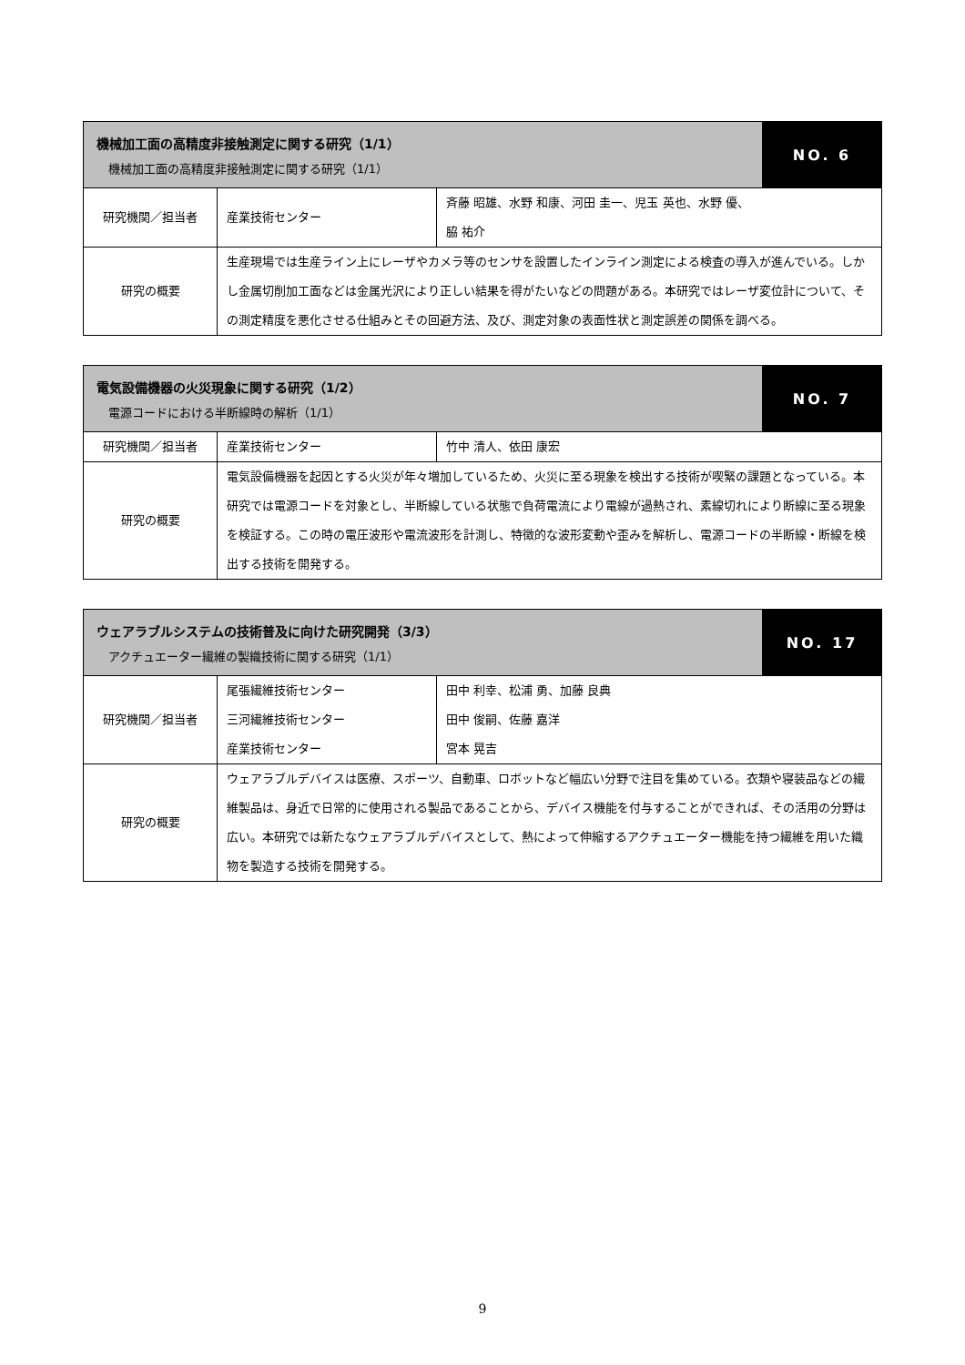| 機械加工面の高精度非接触測定に関する研究（1/1） 機械加工面の高精度非接触測定に関する研究（1/1） | | | NO. 6 |
| --- | --- | --- | --- |
| 研究機関／担当者 | 産業技術センター | 斉藤 昭雄、水野 和康、河田 圭一、児玉 英也、水野 優、 脇 祐介 | |
| 研究の概要 | 生産現場では生産ライン上にレーザやカメラ等のセンサを設置したインライン測定による検査の導入が進んでいる。しかし金属切削加工面などは金属光沢により正しい結果を得がたいなどの問題がある。本研究ではレーザ変位計について、その測定精度を悪化させる仕組みとその回避方法、及び、測定対象の表面性状と測定誤差の関係を調べる。 | | |
| 電気設備機器の火災現象に関する研究（1/2） 電源コードにおける半断線時の解析（1/1） | | | NO. 7 |
| --- | --- | --- | --- |
| 研究機関／担当者 | 産業技術センター | 竹中 清人、依田 康宏 | |
| 研究の概要 | 電気設備機器を起因とする火災が年々増加しているため、火災に至る現象を検出する技術が喫緊の課題となっている。本研究では電源コードを対象とし、半断線している状態で負荷電流により電線が過熱され、素線切れにより断線に至る現象を検証する。この時の電圧波形や電流波形を計測し、特徴的な波形変動や歪みを解析し、電源コードの半断線・断線を検出する技術を開発する。 | | |
| ウェアラブルシステムの技術普及に向けた研究開発（3/3） アクチュエーター繊維の製織技術に関する研究（1/1） | | | NO. 17 |
| --- | --- | --- | --- |
| 研究機関／担当者 | 尾張繊維技術センター 三河繊維技術センター 産業技術センター | 田中 利幸、松浦 勇、加藤 良典 田中 俊嗣、佐藤 嘉洋 宮本 晃吉 | |
| 研究の概要 | ウェアラブルデバイスは医療、スポーツ、自動車、ロボットなど幅広い分野で注目を集めている。衣類や寝装品などの繊維製品は、身近で日常的に使用される製品であることから、デバイス機能を付与することができれば、その活用の分野は広い。本研究では新たなウェアラブルデバイスとして、熱によって伸縮するアクチュエーター機能を持つ繊維を用いた織物を製造する技術を開発する。 | | |
9